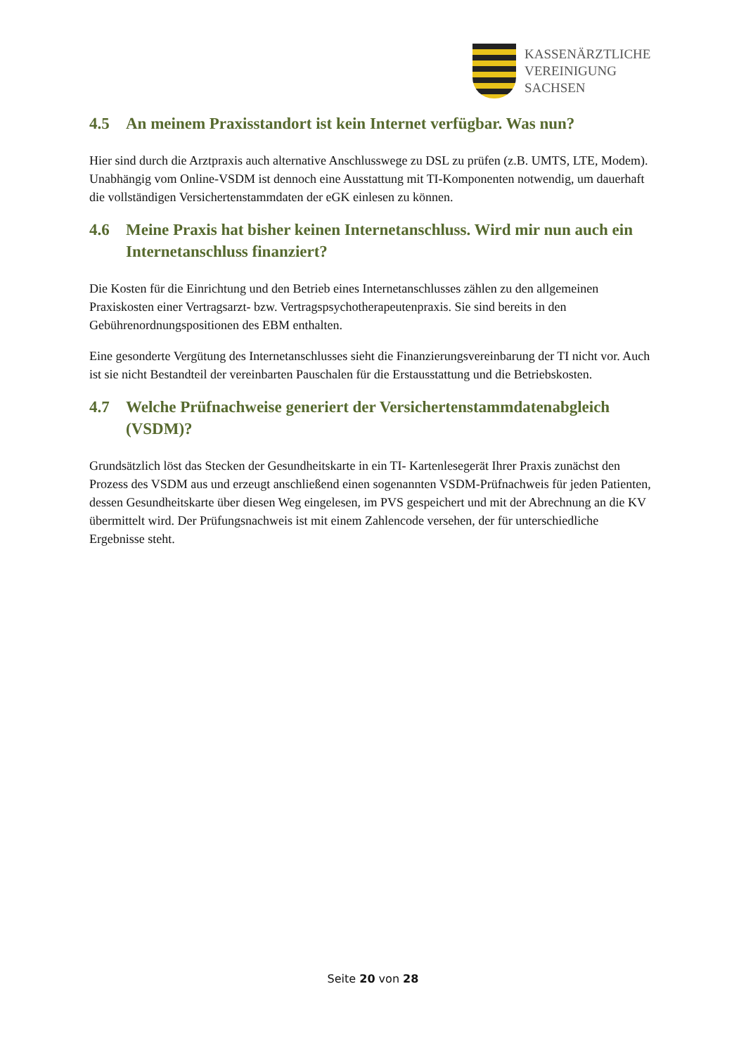KASSENÄRZTLICHE
VEREINIGUNG
SACHSEN
4.5 An meinem Praxisstandort ist kein Internet verfügbar. Was nun?
Hier sind durch die Arztpraxis auch alternative Anschlusswege zu DSL zu prüfen (z.B. UMTS, LTE, Modem). Unabhängig vom Online-VSDM ist dennoch eine Ausstattung mit TI-Komponenten notwendig, um dauerhaft die vollständigen Versichertenstammdaten der eGK einlesen zu können.
4.6 Meine Praxis hat bisher keinen Internetanschluss. Wird mir nun auch ein Internetanschluss finanziert?
Die Kosten für die Einrichtung und den Betrieb eines Internetanschlusses zählen zu den allgemeinen Praxiskosten einer Vertragsarzt- bzw. Vertragspsychotherapeutenpraxis. Sie sind bereits in den Gebührenordnungspositionen des EBM enthalten.
Eine gesonderte Vergütung des Internetanschlusses sieht die Finanzierungsvereinbarung der TI nicht vor. Auch ist sie nicht Bestandteil der vereinbarten Pauschalen für die Erstausstattung und die Betriebskosten.
4.7 Welche Prüfnachweise generiert der Versichertenstammdatenabgleich (VSDM)?
Grundsätzlich löst das Stecken der Gesundheitskarte in ein TI- Kartenlesegerät Ihrer Praxis zunächst den Prozess des VSDM aus und erzeugt anschließend einen sogenannten VSDM-Prüfnachweis für jeden Patienten, dessen Gesundheitskarte über diesen Weg eingelesen, im PVS gespeichert und mit der Abrechnung an die KV übermittelt wird. Der Prüfungsnachweis ist mit einem Zahlencode versehen, der für unterschiedliche Ergebnisse steht.
Seite 20 von 28